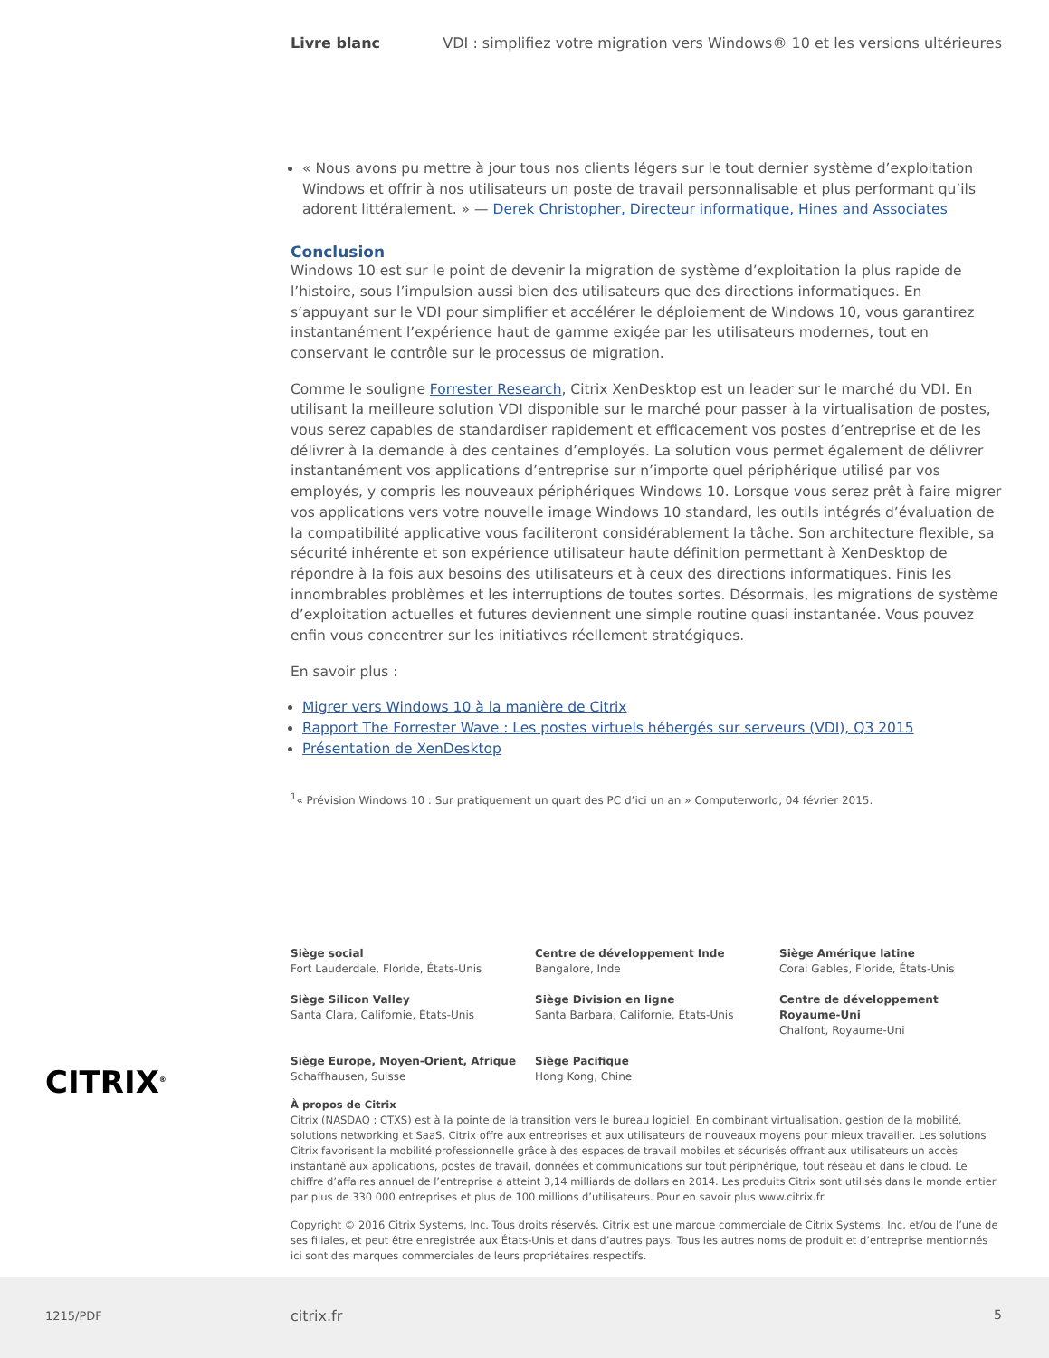Livre blanc VDI : simplifiez votre migration vers Windows® 10 et les versions ultérieures
« Nous avons pu mettre à jour tous nos clients légers sur le tout dernier système d’exploitation Windows et offrir à nos utilisateurs un poste de travail personnalisable et plus performant qu’ils adorent littéralement. » — Derek Christopher, Directeur informatique, Hines and Associates
Conclusion
Windows 10 est sur le point de devenir la migration de système d’exploitation la plus rapide de l’histoire, sous l’impulsion aussi bien des utilisateurs que des directions informatiques. En s’appuyant sur le VDI pour simplifier et accélérer le déploiement de Windows 10, vous garantirez instantanément l’expérience haut de gamme exigée par les utilisateurs modernes, tout en conservant le contrôle sur le processus de migration.
Comme le souligne Forrester Research, Citrix XenDesktop est un leader sur le marché du VDI. En utilisant la meilleure solution VDI disponible sur le marché pour passer à la virtualisation de postes, vous serez capables de standardiser rapidement et efficacement vos postes d’entreprise et de les délivrer à la demande à des centaines d’employés. La solution vous permet également de délivrer instantanément vos applications d’entreprise sur n’importe quel périphérique utilisé par vos employés, y compris les nouveaux périphériques Windows 10. Lorsque vous serez prêt à faire migrer vos applications vers votre nouvelle image Windows 10 standard, les outils intégrés d’évaluation de la compatibilité applicative vous faciliteront considérablement la tâche. Son architecture flexible, sa sécurité inhérente et son expérience utilisateur haute définition permettant à XenDesktop de répondre à la fois aux besoins des utilisateurs et à ceux des directions informatiques. Finis les innombrables problèmes et les interruptions de toutes sortes. Désormais, les migrations de système d’exploitation actuelles et futures deviennent une simple routine quasi instantanée. Vous pouvez enfin vous concentrer sur les initiatives réellement stratégiques.
En savoir plus :
Migrer vers Windows 10 à la manière de Citrix
Rapport The Forrester Wave : Les postes virtuels hébergés sur serveurs (VDI), Q3 2015
Présentation de XenDesktop
<sup>1</sup> « Prévision Windows 10 : Sur pratiquement un quart des PC d’ici un an » Computerworld, 04 février 2015.
Siège social
Fort Lauderdale, Floride, États-Unis
Centre de développement Inde
Bangalore, Inde
Siège Amérique latine
Coral Gables, Floride, États-Unis
Siège Silicon Valley
Santa Clara, Californie, États-Unis
Siège Division en ligne
Santa Barbara, Californie, États-Unis
Centre de développement Royaume-Uni
Chalfont, Royaume-Uni
Siège Europe, Moyen-Orient, Afrique
Schaffhausen, Suisse
Siège Pacifique
Hong Kong, Chine
À propos de Citrix
Citrix (NASDAQ : CTXS) est à la pointe de la transition vers le bureau logiciel. En combinant virtualisation, gestion de la mobilité, solutions networking et SaaS, Citrix offre aux entreprises et aux utilisateurs de nouveaux moyens pour mieux travailler. Les solutions Citrix favorisent la mobilité professionnelle grâce à des espaces de travail mobiles et sécurisés offrant aux utilisateurs un accès instantané aux applications, postes de travail, données et communications sur tout périphérique, tout réseau et dans le cloud. Le chiffre d’affaires annuel de l’entreprise a atteint 3,14 milliards de dollars en 2014. Les produits Citrix sont utilisés dans le monde entier par plus de 330 000 entreprises et plus de 100 millions d’utilisateurs. Pour en savoir plus www.citrix.fr.
Copyright © 2016 Citrix Systems, Inc. Tous droits réservés. Citrix est une marque commerciale de Citrix Systems, Inc. et/ou de l’une de ses filiales, et peut être enregistrée aux États-Unis et dans d’autres pays. Tous les autres noms de produit et d’entreprise mentionnés ici sont des marques commerciales de leurs propriétaires respectifs.
CITRIX<sup>®</sup>
1215/PDF citrix.fr 5